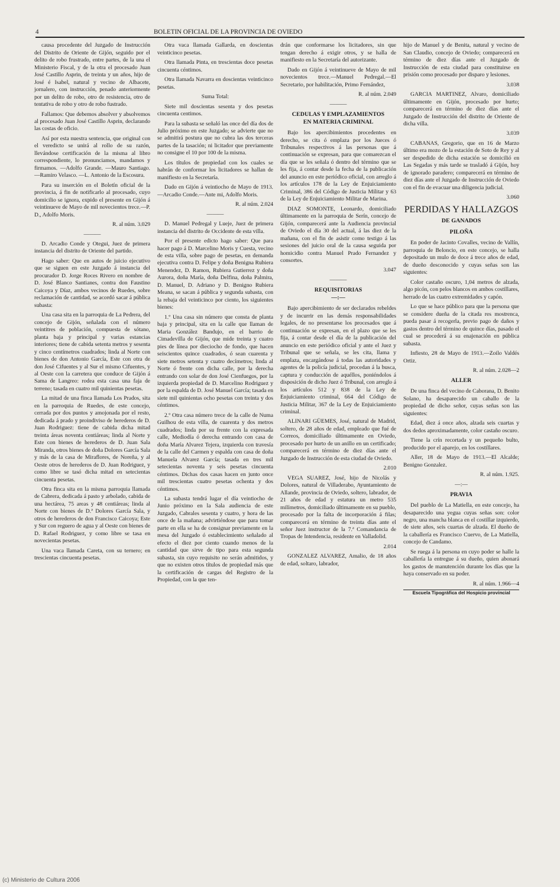4 BOLETIN OFICIAL DE LA PROVINCIA DE OVIEDO
causa procedente del Juzgado de Instrucción del Distrito de Oriente de Gijón, seguido por el delito de robo frustrado, entre partes, de la una el Ministerio Fiscal, y de la otra el procesado Juan José Castillo Asprin, de treinta y un años, hijo de José é Isabel, natural y vecino de Albacete, jornalero, con instrucción, penado anteriormente por un delito de robo, otro de resistencia, otro de tentativa de robo y otro de robo fustrado.
Fallamos: Que debemos absolver y absolvemos al procesado Juan José Castillo Asprin, declarando las costas de oficio.
Así por esta nuestra sentencia, que original con el veredicto se unirá al rollo de su razón, llevándose certificación de la misma al libro correspondiente, lo pronunciamos, mandamos y firmamos. —Adolfo Grande. —Mauro Santiago. —Ramiro Velasco. —L. Antonio de la Escosura.
Para su inserción en el Boletín oficial de la provincia, á fin de notificarlo al procesado, cuyo domicilio se ignora, expido el presente en Gijón á veintinueve de Mayo de mil novecientos trece.—P. D., Adolfo Moris.
R. al núm. 3.029
———
D. Arcadio Conde y Otegui, Juez de primera instancia del distrito de Oriente del partido.
Hago saber: Que en autos de juicio ejecutivo que se siguen en este Juzgado á instancia del procurador D. Jorge Roces Rivero en nombre de D. José Blanco Santianes, contra don Faustino Caicoya y Díaz, ambos vecinos de Ruedes, sobre reclamación de cantidad, se acordó sacar á pública subasta:
Una casa sita en la parroquia de La Pedrera, del concejo de Gijón, señalada con el número veintitres de población, compuesta de sótano, planta baja y principal y varias estancias interiores; tiene de cabida setenta metros y sesenta y cinco centímetros cuadrados; linda al Norte con bienes de don Antonio García, Este con otra de don José Cifuentes y al Sur el mismo Cifuentes, y al Oeste con la carretera que conduce de Gijón á Sama de Langreo: rodea esta casa una faja de terreno; tasada en cuatro mil quinientas pesetas.
La mitad de una finca llamada Los Prados, sita en la parroquia de Ruedes, de este concejo, cerrada por dos puntos y amojonada por el resto, dedicada á prado y proindiviso de herederos de D. Juan Rodriguez: tiene de cabida dicha mitad treinta áreas noventa centiáreas; linda al Norte y Este con bienes de herederos de D. Juan Sala Miranda, otros bienes de doña Dolores García Sala y más de la casa de Miraflores, de Noreña, y al Oeste otros de herederos de D. Juan Rodriguez, y como libre se tasó dicha mitad en setecientas cincuenta pesetas.
Otra finca sita en la misma parroquia llamada de Cabrera, dedicada á pasto y arbolado, cabida de una hectárea, 75 areas y 48 centiáreas; linda al Norte con bienes de D.ª Dolores García Sala, y otros de herederos de don Francisco Caicoya; Este y Sur con reguero de agua y al Oeste con bienes de D. Rafael Rodriguez, y como libre se tasa en novecientas pesetas.
Una vaca llamada Careta, con su ternero; en trescientas cincuenta pesetas.
Otra vaca llamada Gallarda, en doscientas veinticinco pesetas.
Otra llamada Pinta, en trescientas doce pesetas cincuenta céntimos.
Otra llamada Navarra en doscientas veinticinco pesetas.
Suma Total:
Siete mil doscientas sesenta y dos pesetas cincuenta centimos.
Para la subasta se señaló las once del día dos de Julio próximo en este Juzgado; se advierte que no se admitirá postura que no cubra las dos terceras partes de la tasación; ni licitador que previamente no consigne el 10 por 100 de la misma.
Los títulos de propiedad con los cuales se habrán de conformar los licitadores se hallan de manifiesto en la Secretaría.
Dado en Gijón á veintiocho de Mayo de 1913.—Arcadio Conde.—Ante mi, Adolfo Moris.
R. al núm. 2.024
———
D. Manuel Pedregal y Lueje, Juez de primera instancia del distrito de Occidente de esta villa.
Por el presente edicto hago saber: Que para hacer pago á D. Marcelino Moris y Cuesta, vecino de esta villa, sobre pago de pesetas, en demanda ejecutiva contra D. Felipe y doña Benigna Rubiera Menendez, D. Ramon, Rubiera Gutierrez y doña Aurora, doña María, doña Delfina, doña Palmira, D. Manuel, D. Adriano y D. Benigno Rubiera Meana, se sacan á pública y segunda subasta, con la rebaja del veinticinco por ciento, los siguientes bienes:
1.º Una casa sin número que consta de planta baja y principal, sita en la calle que llaman de Maria González Bandujo, en el barrio de Cimadevilla de Gijón, que mide treinta y cuatro pies de línea por dieciocho de fondo, que hacen seiscientos quince cuadrados, ó sean cuarenta y siete metros setenta y cuatro decímetros; linda al Norte ó frente con dicha calle, por la derecha entrando con solar de don José Cienfuegos, por la izquierda propiedad de D. Marcelino Rodriguez y por la espalda de D. José Manuel García; tasada en siete mil quinientas ocho pesetas con treinta y dos céntimos.
2.º Otra casa número trece de la calle de Numa Guilhou de esta villa, de cuarenta y dos metros cuadrados; linda por su frente con la expresada calle, Mediodía ó derecha entrando con casa de doña María Alvarez Tejera, izquierda con travesía de la calle del Carmen y espalda con casa de doña Manuela Alvarez García; tasada en tres mil setecientas noventa y seis pesetas cincuenta céntimos. Dichas dos casas hacen en junto once mil trescientas cuatro pesetas ochenta y dos céntimos.
La subasta tendrá lugar el día veintiocho de Junio próximo en la Sala audiencia de este Juzgado, Cabrales sesenta y cuatro, y hora de las once de la mañana; advirtiéndose que para tomar parte en ella se ha de consignar previamente en la mesa del Juzgado ó establecimiento señalado al efecto el diez por ciento cuando menos de la cantidad que sirve de tipo para esta segunda subasta, sin cuyo requisito no serán admitidos, y que no existen otros títulos de propiedad más que la certificación de cargas del Registro de la Propiedad, con la que ten-
drán que conformarse los licitadores, sin que tengan derecho á exigir otros, y se halla de manifiesto en la Secretaría del autorizante.
Dado en Gijón á veintinueve de Mayo de mil novecientos trece.—Manuel Pedregal.—El Secretario, por habilitación, Primo Fernández,
R. al núm. 2.049
———
CEDULAS Y EMPLAZAMIENTOS
EN MATERIA CRIMINAL
Bajo los apercibimientos procedentes en derecho, se cita ó emplaza por los Jueces ó Tribunales respectivos á las personas que á continuación se expresan, para que comarezcan el día que se les señala ó dentro del término que se les fija, á contar desde la fecha de la publicación del anuncio en este periódico oficial, con arreglo á los artículos 178 de la Ley de Enjuiciamiento Criminal, 386 del Código de Justicia Militar y 63 de la Ley de Enjuiciamiento Militar de Marina.
DIAZ SOMONTE, Leonardo, domiciliado últimamente en la parroquia de Serín, concejo de Gijón, comparecerá ante la Audiencia provincial de Oviedo el día 30 del actual, á las diez de la mañana, con el fin de asistir como testigo á las sesiones del juicio oral de la causa seguida por homicidio contra Manuel Prado Fernandez y consortes.
3.047
———
REQUISITORIAS
—:—
Bajo apercibimiento de ser declarados rebeldes y de incurrir en las demás responsabilidades legales, de no presentarse los procesados que á continuación se expresan, en el plazo que se les fija, á contar desde el día de la publicación del anuncio en este periódico oficial y ante el Juez y Tribunal que se señala, se les cita, llama y emplaza, encargándose á todas las autoridades y agentes de la policía judicial, procedan á la busca, captura y conducción de aquéllos, poniéndolos á disposición de dicho Juez ó Tribunal, con arreglo á los artículos 512 y 838 de la Ley de Enjuiciamiento criminal, 664 del Código de Justicia Militar, 367 de la Ley de Enjuiciamiento criminal.
ALINARI GÜEMES, José, natural de Madrid, soltero, de 28 años de edad, empleado que fué de Correos, domiciliado últimamente en Oviedo, procesado por hurto de un anillo en un certificado; comparecerá en término de diez días ante el Juzgado de Instrucción de esta ciudad de Oviedo.
2.010
VEGA SUAREZ, José, hijo de Nicolás y Dolores, natural de Villaderabo, Ayuntamiento de Allande, provincia de Oviedo, soltero, labrador, de 21 años de edad y estatura un metro 535 milímetros, domiciliado últimamente en su pueblo, procesado por la falta de incorporación á filas; comparecerá en término de treinta días ante el señor Juez instructor de la 7.ª Comandancia de Tropas de Intendencia, residente en Valladolid.
2.014
GONZALEZ ALVAREZ, Amalio, de 18 años de edad, soltaro, labrador,
hijo de Manuel y de Benita, natural y vecino de San Claudio, concejo de Oviedo; comparecerá en término de diez días ante el Juzgado de Instrucción de esta ciudad para constituirse en prisión como procesado por disparo y lesiones.
3.038
GARCIA MARTINEZ, Alvaro, domiciliado últimamente en Gijón, procesado por hurto; comparecerá en término de diez días ante el Juzgado de Instrucción del distrito de Oriente de dicha villa.
3.039
CABANAS, Gregorio, que en 16 de Marzo último era mozo de la estación de Soto de Rey y al ser despedido de dicha estación se domicilió en Las Segadas y más tarde se trasladó á Gijón, hoy de ignorado paradero; comparecerá en término de diez días ante el Juzgado de Instrucción de Oviedo con el fin de evacuar una diligencia judicial.
3.060
PERDIDAS Y HALLAZGOS
DE GANADOS
PILOÑA
En poder de Jacinto Covalles, vecino de Vallín, parroquia de Beloncio, en este concejo, se halla depositado un mulo de doce á trece años de edad, de dueño desconocido y cuyas señas son las siguientes:
Color castaño oscuro, 1,04 metros de alzada, algo picón, con pelos blancos en ambos costillares, herrado de las cuatro extremidades y capón.
Lo que se hace público para que la persona que se considere dueña de la citada res mostrenca, pueda pasar á recogerla, previo pago de daños y gastos dentro del término de quince días, pasado el cual se procederá á su enajenación en pública subasta.
Infiesto, 28 de Mayo de 1913.—Zoilo Valdés Ortiz.
R. al núm. 2.028—2
ALLER
De una finca del vecino de Caborana, D. Benito Solano, ha desaparecido un caballo de la propiedad de dicho señor, cuyas señas son las siguientes:
Edad, diez á once años, alzada seis cuartas y dos dedos aproximadamente, color castaño oscuro.
Tiene la crín recortada y un pequeño bulto, producido por el aparejo, en los costillares.
Aller, 18 de Mayo de 1913.—El Alcalde; Benigno Gonzalez.
R. al núm. 1.925.
—:—
PRAVIA
Del pueblo de La Matiella, en este concejo, ha desaparecido una yegua cuyas señas son: color negro, una mancha blanca en el costillar izquierdo, de siete años, seis cuartas de alzada. El dueño de la caballería es Francisco Cuervo, de La Matiella, concejo de Candamo.
Se ruega á la persona en cuyo poder se halle la caballería la entregue á su dueño, quien abonará los gastos de manutención durante los días que la haya conservado en su poder.
R. al núm. 1.966—4
Escuela Tipográfica del Hospicio provincial
(c) Ministerio de Cultura 2006